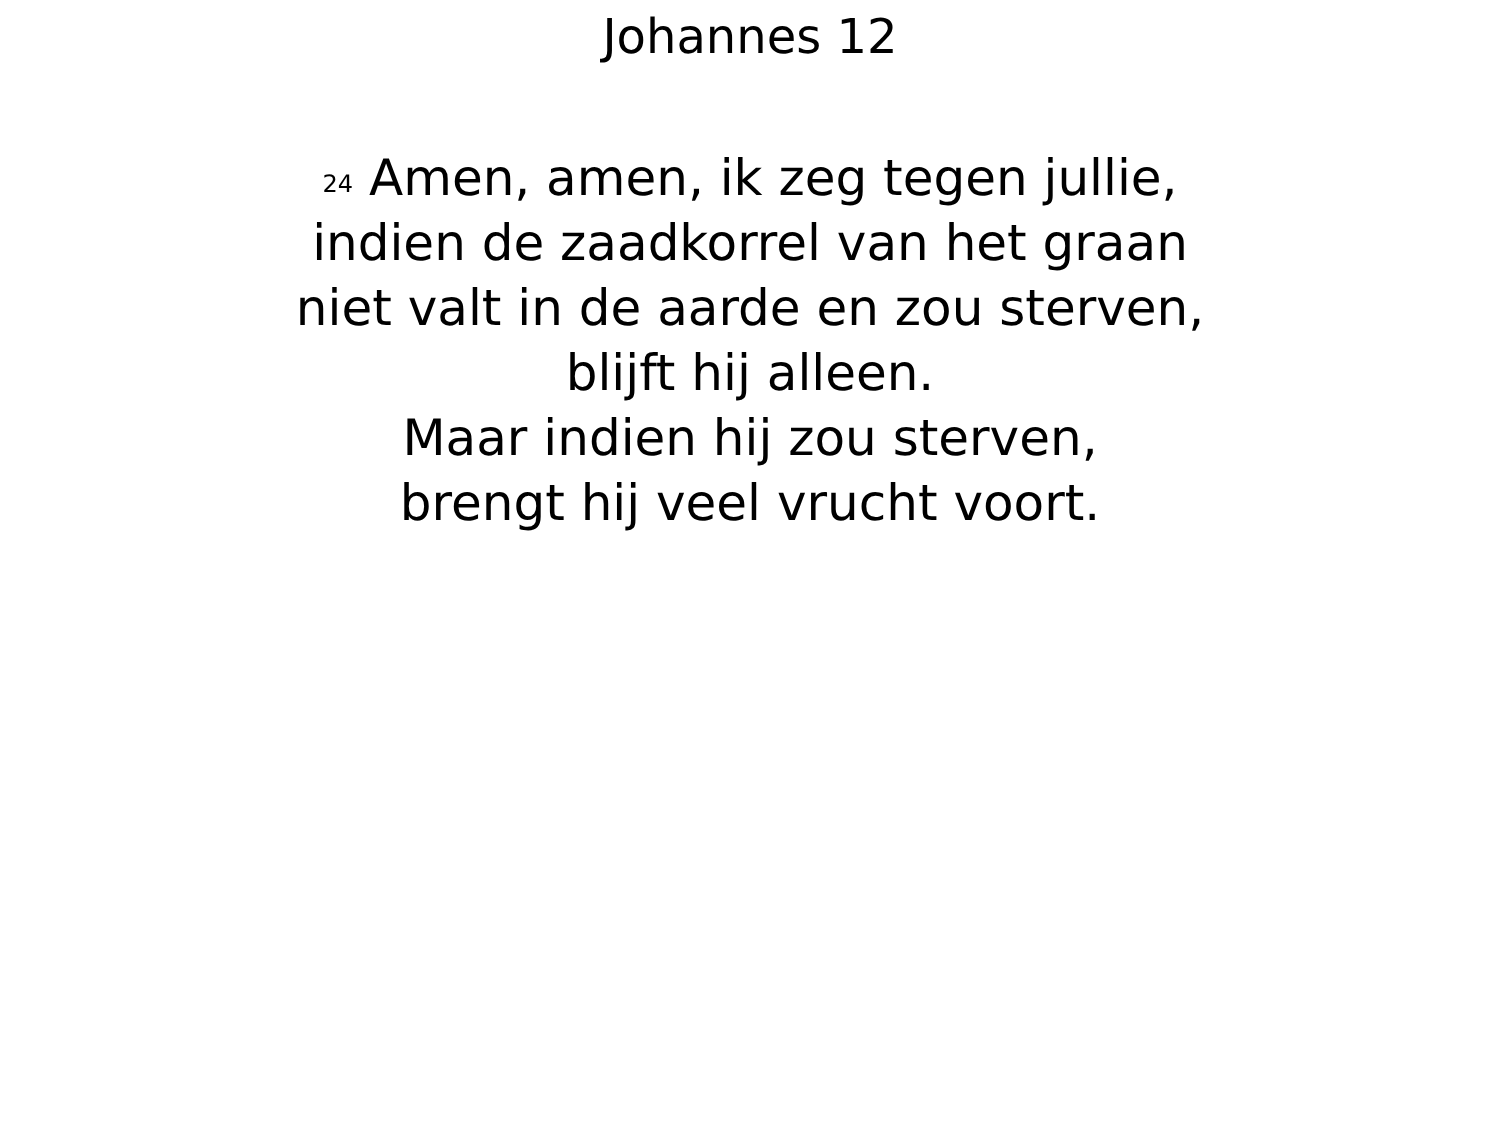Johannes 12
<sup>24</sup> Amen, amen, ik zeg tegen jullie,
indien de zaadkorrel van het graan
niet valt in de aarde en zou sterven,
blijft hij alleen.
Maar indien hij zou sterven,
brengt hij veel vrucht voort.